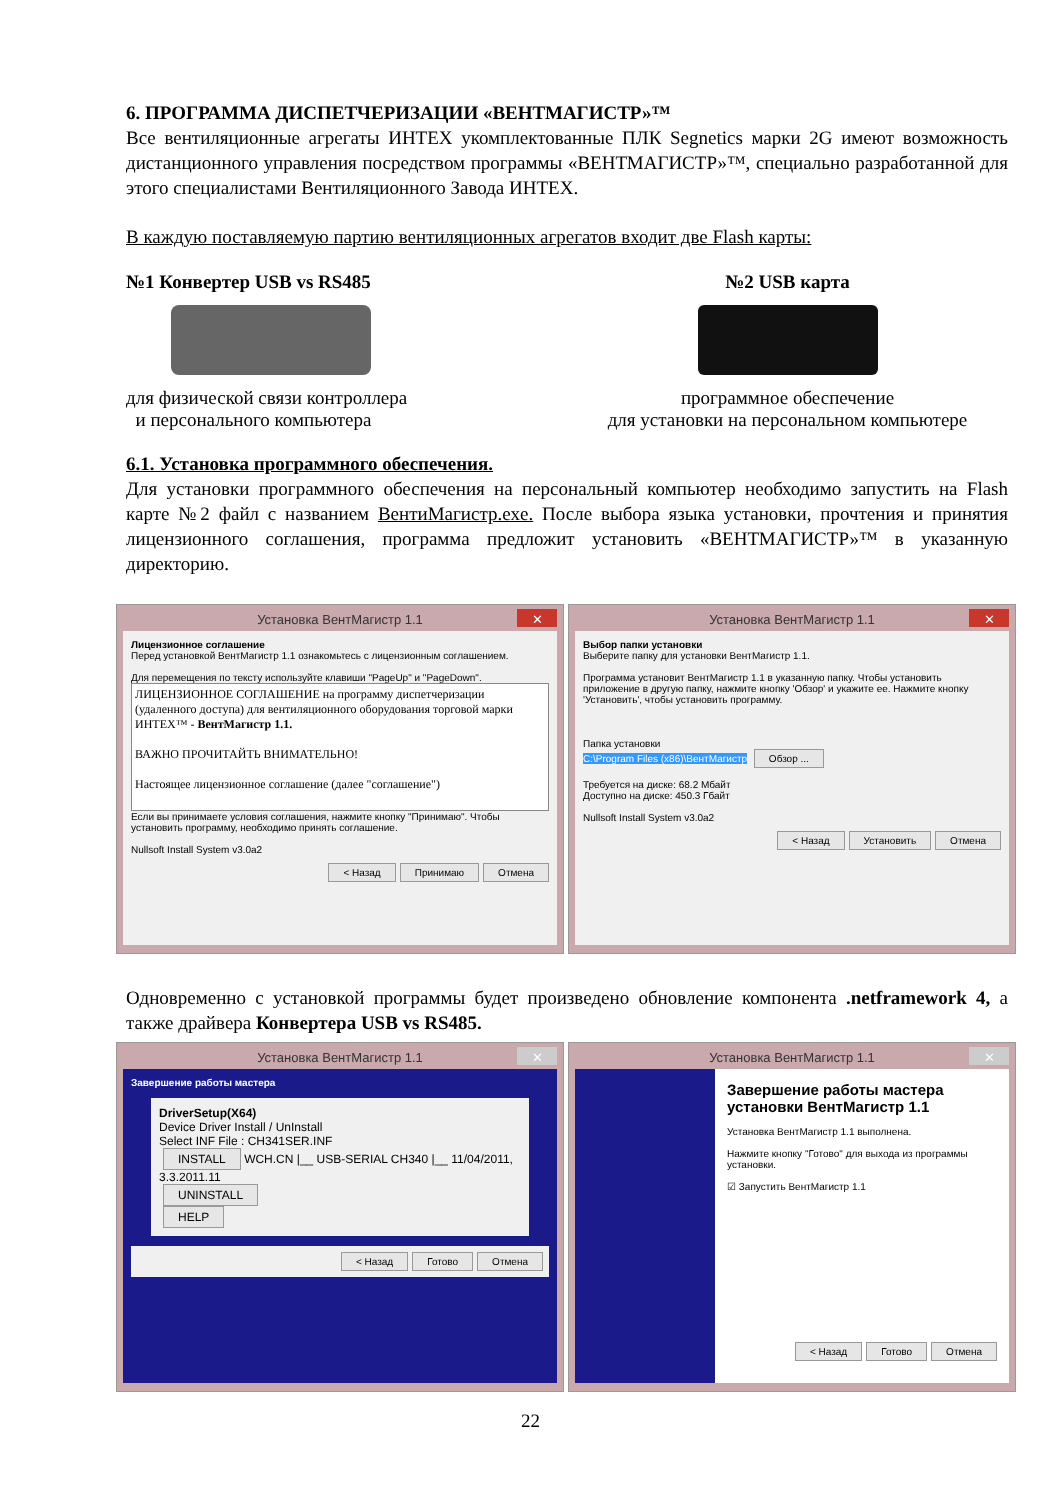6. ПРОГРАММА ДИСПЕТЧЕРИЗАЦИИ «ВЕНТМАГИСТР»™
Все вентиляционные агрегаты ИНТЕХ укомплектованные ПЛК Segnetics марки 2G имеют возможность дистанционного управления посредством программы «ВЕНТМАГИСТР»™, специально разработанной для этого специалистами Вентиляционного Завода ИНТЕХ.
В каждую поставляемую партию вентиляционных агрегатов входит две Flash карты:
№1 Конвертер USB vs RS485
для физической связи контроллера
и персонального компьютера
№2 USB карта
программное обеспечение
для установки на персональном компьютере
6.1. Установка программного обеспечения.
Для установки программного обеспечения на персональный компьютер необходимо запустить на Flash карте №2 файл с названием ВентиМагистр.exe. После выбора языка установки, прочтения и принятия лицензионного соглашения, программа предложит установить «ВЕНТМАГИСТР»™ в указанную директорию.
Установка ВентМагистр 1.1 ✕
Лицензионное соглашение
Перед установкой ВентМагистр 1.1 ознакомьтесь с лицензионным соглашением.
Для перемещения по тексту используйте клавиши "PageUp" и "PageDown".
ЛИЦЕНЗИОННОЕ СОГЛАШЕНИЕ на программу диспетчеризации (удаленного доступа) для вентиляционного оборудования торговой марки ИНТЕХ™ - ВентМагистр 1.1.
ВАЖНО ПРОЧИТАЙТЬ ВНИМАТЕЛЬНО!
Настоящее лицензионное соглашение (далее "соглашение")
Если вы принимаете условия соглашения, нажмите кнопку "Принимаю". Чтобы установить программу, необходимо принять соглашение.
Nullsoft Install System v3.0a2
< Назад Принимаю Отмена
Установка ВентМагистр 1.1 ✕
Выбор папки установки
Выберите папку для установки ВентМагистр 1.1.
Программа установит ВентМагистр 1.1 в указанную папку. Чтобы установить приложение в другую папку, нажмите кнопку 'Обзор' и укажите ее. Нажмите кнопку 'Установить', чтобы установить программу.
Папка установки
C:\Program Files (x86)\ВентМагистр Обзор ...
Требуется на диске: 68.2 Мбайт
Доступно на диске: 450.3 Гбайт
Nullsoft Install System v3.0a2
< Назад Установить Отмена
Одновременно с установкой программы будет произведено обновление компонента .netframework 4, а также драйвера Конвертера USB vs RS485.
Установка ВентМагистр 1.1 ✕
Завершение работы мастера
DriverSetup(X64)
Device Driver Install / UnInstall
Select INF File : CH341SER.INF
INSTALL WCH.CN |__ USB-SERIAL CH340 |__ 11/04/2011, 3.3.2011.11
UNINSTALL
HELP
< Назад Готово Отмена
Установка ВентМагистр 1.1 ✕
Завершение работы мастера установки ВентМагистр 1.1
Установка ВентМагистр 1.1 выполнена.
Нажмите кнопку "Готово" для выхода из программы установки.
☑ Запустить ВентМагистр 1.1
< Назад Готово Отмена
22